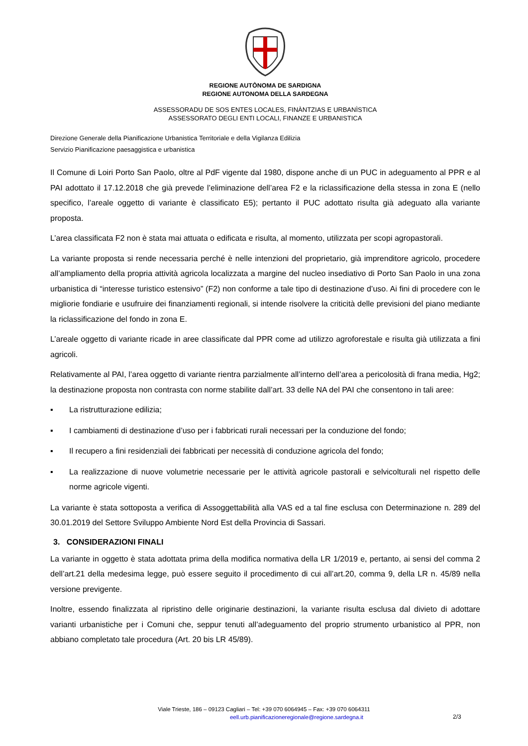REGIONE AUTÒNOMA DE SARDIGNA
REGIONE AUTONOMA DELLA SARDEGNA
ASSESSORADU DE SOS ENTES LOCALES, FINÀNTZIAS E URBANÌSTICA
ASSESSORATO DEGLI ENTI LOCALI, FINANZE E URBANISTICA
Direzione Generale della Pianificazione Urbanistica Territoriale e della Vigilanza Edilizia
Servizio Pianificazione paesaggistica e urbanistica
Il Comune di Loiri Porto San Paolo, oltre al PdF vigente dal 1980, dispone anche di un PUC in adeguamento al PPR e al PAI adottato il 17.12.2018 che già prevede l’eliminazione dell’area F2 e la riclassificazione della stessa in zona E (nello specifico, l’areale oggetto di variante è classificato E5); pertanto il PUC adottato risulta già adeguato alla variante proposta.
L’area classificata F2 non è stata mai attuata o edificata e risulta, al momento, utilizzata per scopi agropastorali.
La variante proposta si rende necessaria perché è nelle intenzioni del proprietario, già imprenditore agricolo, procedere all’ampliamento della propria attività agricola localizzata a margine del nucleo insediativo di Porto San Paolo in una zona urbanistica di “interesse turistico estensivo” (F2) non conforme a tale tipo di destinazione d’uso. Ai fini di procedere con le migliorie fondiarie e usufruire dei finanziamenti regionali, si intende risolvere la criticità delle previsioni del piano mediante la riclassificazione del fondo in zona E.
L’areale oggetto di variante ricade in aree classificate dal PPR come ad utilizzo agroforestale e risulta già utilizzata a fini agricoli.
Relativamente al PAI, l’area oggetto di variante rientra parzialmente all’interno dell’area a pericolosità di frana media, Hg2; la destinazione proposta non contrasta con norme stabilite dall’art. 33 delle NA del PAI che consentono in tali aree:
▪ La ristrutturazione edilizia;
▪ I cambiamenti di destinazione d’uso per i fabbricati rurali necessari per la conduzione del fondo;
▪ Il recupero a fini residenziali dei fabbricati per necessità di conduzione agricola del fondo;
▪ La realizzazione di nuove volumetrie necessarie per le attività agricole pastorali e selvicolturali nel rispetto delle norme agricole vigenti.
La variante è stata sottoposta a verifica di Assoggettabilità alla VAS ed a tal fine esclusa con Determinazione n. 289 del 30.01.2019 del Settore Sviluppo Ambiente Nord Est della Provincia di Sassari.
3. CONSIDERAZIONI FINALI
La variante in oggetto è stata adottata prima della modifica normativa della LR 1/2019 e, pertanto, ai sensi del comma 2 dell’art.21 della medesima legge, può essere seguito il procedimento di cui all’art.20, comma 9, della LR n. 45/89 nella versione previgente.
Inoltre, essendo finalizzata al ripristino delle originarie destinazioni, la variante risulta esclusa dal divieto di adottare varianti urbanistiche per i Comuni che, seppur tenuti all’adeguamento del proprio strumento urbanistico al PPR, non abbiano completato tale procedura (Art. 20 bis LR 45/89).
Viale Trieste, 186 – 09123 Cagliari – Tel: +39 070 6064945 – Fax: +39 070 6064311
eell.urb.pianificazioneregionale@regione.sardegna.it
2/3